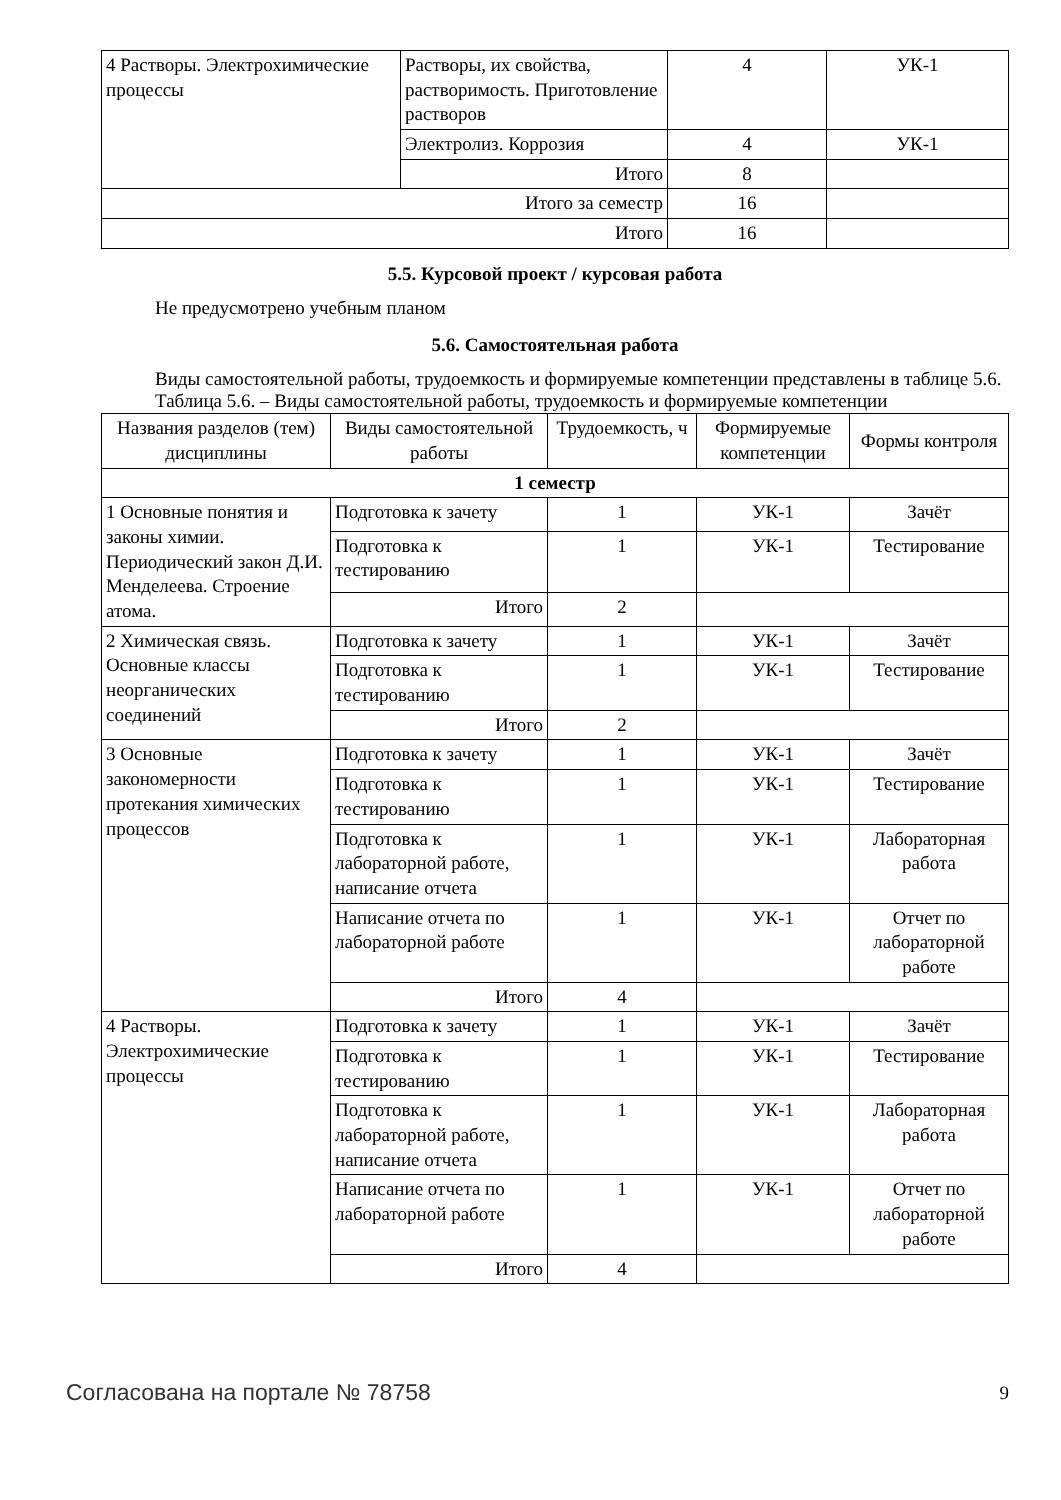| 4 Растворы. Электрохимические процессы | Растворы, их свойства, растворимость. Приготовление растворов | 4 | УК-1 |
| | Электролиз. Коррозия | 4 | УК-1 |
| | Итого | 8 | |
| Итого за семестр | | 16 | |
| Итого | | 16 | |
5.5. Курсовой проект / курсовая работа
Не предусмотрено учебным планом
5.6. Самостоятельная работа
Виды самостоятельной работы, трудоемкость и формируемые компетенции представлены в таблице 5.6.
Таблица 5.6. – Виды самостоятельной работы, трудоемкость и формируемые компетенции
| Названия разделов (тем) дисциплины | Виды самостоятельной работы | Трудоемкость, ч | Формируемые компетенции | Формы контроля |
| --- | --- | --- | --- | --- |
| 1 семестр | | | | |
| 1 Основные понятия и законы химии. Периодический закон Д.И. Менделеева. Строение атома. | Подготовка к зачету | 1 | УК-1 | Зачёт |
| | Подготовка к тестированию | 1 | УК-1 | Тестирование |
| | Итого | 2 | | |
| 2 Химическая связь. Основные классы неорганических соединений | Подготовка к зачету | 1 | УК-1 | Зачёт |
| | Подготовка к тестированию | 1 | УК-1 | Тестирование |
| | Итого | 2 | | |
| 3 Основные закономерности протекания химических процессов | Подготовка к зачету | 1 | УК-1 | Зачёт |
| | Подготовка к тестированию | 1 | УК-1 | Тестирование |
| | Подготовка к лабораторной работе, написание отчета | 1 | УК-1 | Лабораторная работа |
| | Написание отчета по лабораторной работе | 1 | УК-1 | Отчет по лабораторной работе |
| | Итого | 4 | | |
| 4 Растворы. Электрохимические процессы | Подготовка к зачету | 1 | УК-1 | Зачёт |
| | Подготовка к тестированию | 1 | УК-1 | Тестирование |
| | Подготовка к лабораторной работе, написание отчета | 1 | УК-1 | Лабораторная работа |
| | Написание отчета по лабораторной работе | 1 | УК-1 | Отчет по лабораторной работе |
| | Итого | 4 | | |
Согласована на портале № 78758 9